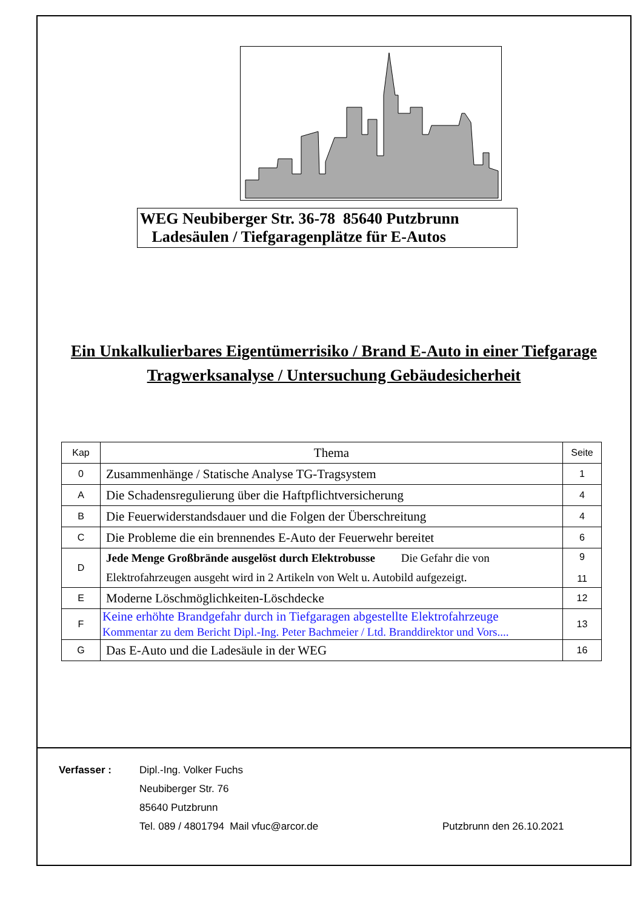WEG Neubiberger Str. 36-78 85640 Putzbrunn
Ladesäulen / Tiefgaragenplätze für E-Autos
Ein Unkalkulierbares Eigentümerrisiko / Brand E-Auto in einer Tiefgarage
Tragwerksanalyse / Untersuchung Gebäudesicherheit
| Kap | Thema | Seite |
| --- | --- | --- |
| 0 | Zusammenhänge / Statische Analyse TG-Tragsystem | 1 |
| A | Die Schadensregulierung über die Haftpflichtversicherung | 4 |
| B | Die Feuerwiderstandsdauer und die Folgen der Überschreitung | 4 |
| C | Die Probleme die ein brennendes E-Auto der Feuerwehr bereitet | 6 |
| D | Jede Menge Großbrände ausgelöst durch Elektrobusse Die Gefahr die von Elektrofahrzeugen ausgeht wird in 2 Artikeln von Welt u. Autobild aufgezeigt. | 9 11 |
| E | Moderne Löschmöglichkeiten-Löschdecke | 12 |
| F | Keine erhöhte Brandgefahr durch in Tiefgaragen abgestellte Elektrofahrzeuge Kommentar zu dem Bericht Dipl.-Ing. Peter Bachmeier / Ltd. Branddirektor und Vors.... | 13 |
| G | Das E-Auto und die Ladesäule in der WEG | 16 |
Verfasser : Dipl.-Ing. Volker Fuchs
Neubiberger Str. 76
85640 Putzbrunn
Tel. 089 / 4801794 Mail vfuc@arcor.de
Putzbrunn den 26.10.2021